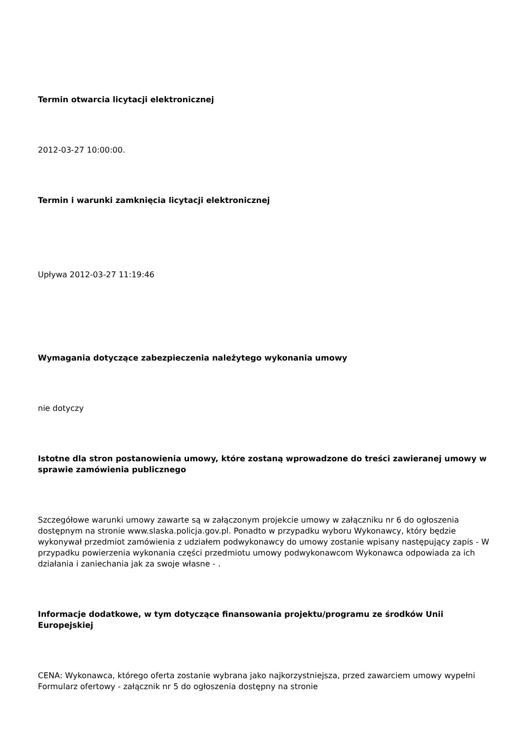Termin otwarcia licytacji elektronicznej
2012-03-27 10:00:00.
Termin i warunki zamknięcia licytacji elektronicznej
Upływa 2012-03-27 11:19:46
Wymagania dotyczące zabezpieczenia należytego wykonania umowy
nie dotyczy
Istotne dla stron postanowienia umowy, które zostaną wprowadzone do treści zawieranej umowy w sprawie zamówienia publicznego
Szczegółowe warunki umowy zawarte są w załączonym projekcie umowy w załączniku nr 6 do ogłoszenia dostępnym na stronie www.slaska.policja.gov.pl. Ponadto w przypadku wyboru Wykonawcy, który będzie wykonywał przedmiot zamówienia z udziałem podwykonawcy do umowy zostanie wpisany następujący zapis - W przypadku powierzenia wykonania części przedmiotu umowy podwykonawcom Wykonawca odpowiada za ich działania i zaniechania jak za swoje własne - .
Informacje dodatkowe, w tym dotyczące finansowania projektu/programu ze środków Unii Europejskiej
CENA: Wykonawca, którego oferta zostanie wybrana jako najkorzystniejsza, przed zawarciem umowy wypełni Formularz ofertowy - załącznik nr 5 do ogłoszenia dostępny na stronie